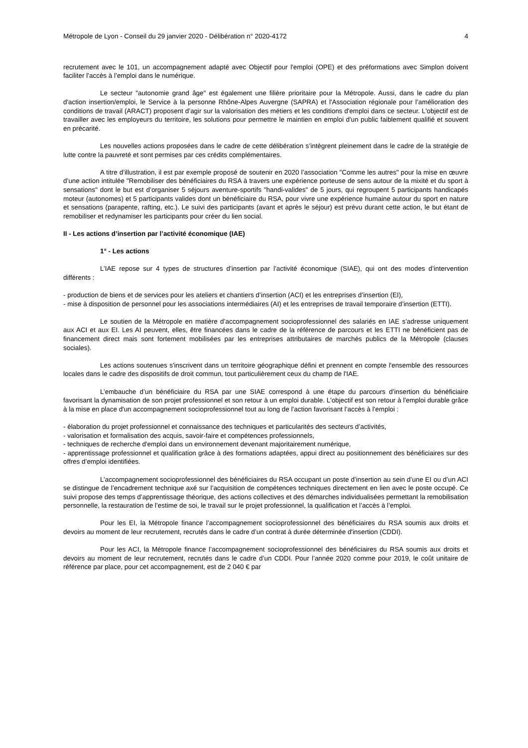Métropole de Lyon - Conseil du 29 janvier 2020 - Délibération n° 2020-4172 4
recrutement avec le 101, un accompagnement adapté avec Objectif pour l'emploi (OPE) et des préformations avec Simplon doivent faciliter l’accès à l’emploi dans le numérique.
Le secteur "autonomie grand âge" est également une filière prioritaire pour la Métropole. Aussi, dans le cadre du plan d'action insertion/emploi, le Service à la personne Rhône-Alpes Auvergne (SAPRA) et l'Association régionale pour l’amélioration des conditions de travail (ARACT) proposent d’agir sur la valorisation des métiers et les conditions d'emploi dans ce secteur. L'objectif est de travailler avec les employeurs du territoire, les solutions pour permettre le maintien en emploi d'un public faiblement qualifié et souvent en précarité.
Les nouvelles actions proposées dans le cadre de cette délibération s’intègrent pleinement dans le cadre de la stratégie de lutte contre la pauvreté et sont permises par ces crédits complémentaires.
A titre d’illustration, il est par exemple proposé de soutenir en 2020 l’association "Comme les autres" pour la mise en œuvre d’une action intitulée "Remobiliser des bénéficiaires du RSA à travers une expérience porteuse de sens autour de la mixité et du sport à sensations" dont le but est d’organiser 5 séjours aventure-sportifs "handi-valides" de 5 jours, qui regroupent 5 participants handicapés moteur (autonomes) et 5 participants valides dont un bénéficiaire du RSA, pour vivre une expérience humaine autour du sport en nature et sensations (parapente, rafting, etc.). Le suivi des participants (avant et après le séjour) est prévu durant cette action, le but étant de remobiliser et redynamiser les participants pour créer du lien social.
II - Les actions d’insertion par l’activité économique (IAE)
1° - Les actions
L’IAE repose sur 4 types de structures d’insertion par l’activité économique (SIAE), qui ont des modes d’intervention différents :
- production de biens et de services pour les ateliers et chantiers d’insertion (ACI) et les entreprises d’insertion (EI),
- mise à disposition de personnel pour les associations intermédiaires (AI) et les entreprises de travail temporaire d’insertion (ETTI).
Le soutien de la Métropole en matière d’accompagnement socioprofessionnel des salariés en IAE s’adresse uniquement aux ACI et aux EI. Les AI peuvent, elles, être financées dans le cadre de la référence de parcours et les ETTI ne bénéficient pas de financement direct mais sont fortement mobilisées par les entreprises attributaires de marchés publics de la Métropole (clauses sociales).
Les actions soutenues s'inscrivent dans un territoire géographique défini et prennent en compte l'ensemble des ressources locales dans le cadre des dispositifs de droit commun, tout particulièrement ceux du champ de l'IAE.
L’embauche d’un bénéficiaire du RSA par une SIAE correspond à une étape du parcours d’insertion du bénéficiaire favorisant la dynamisation de son projet professionnel et son retour à un emploi durable. L'objectif est son retour à l'emploi durable grâce à la mise en place d'un accompagnement socioprofessionnel tout au long de l’action favorisant l’accès à l’emploi :
- élaboration du projet professionnel et connaissance des techniques et particularités des secteurs d’activités,
- valorisation et formalisation des acquis, savoir-faire et compétences professionnels,
- techniques de recherche d'emploi dans un environnement devenant majoritairement numérique,
- apprentissage professionnel et qualification grâce à des formations adaptées, appui direct au positionnement des bénéficiaires sur des offres d’emploi identifiées.
L’accompagnement socioprofessionnel des bénéficiaires du RSA occupant un poste d’insertion au sein d’une EI ou d’un ACI se distingue de l’encadrement technique axé sur l’acquisition de compétences techniques directement en lien avec le poste occupé. Ce suivi propose des temps d’apprentissage théorique, des actions collectives et des démarches individualisées permettant la remobilisation personnelle, la restauration de l’estime de soi, le travail sur le projet professionnel, la qualification et l’accès à l’emploi.
Pour les EI, la Métropole finance l’accompagnement socioprofessionnel des bénéficiaires du RSA soumis aux droits et devoirs au moment de leur recrutement, recrutés dans le cadre d’un contrat à durée déterminée d'insertion (CDDI).
Pour les ACI, la Métropole finance l’accompagnement socioprofessionnel des bénéficiaires du RSA soumis aux droits et devoirs au moment de leur recrutement, recrutés dans le cadre d’un CDDI. Pour l’année 2020 comme pour 2019, le coût unitaire de référence par place, pour cet accompagnement, est de 2 040 € par